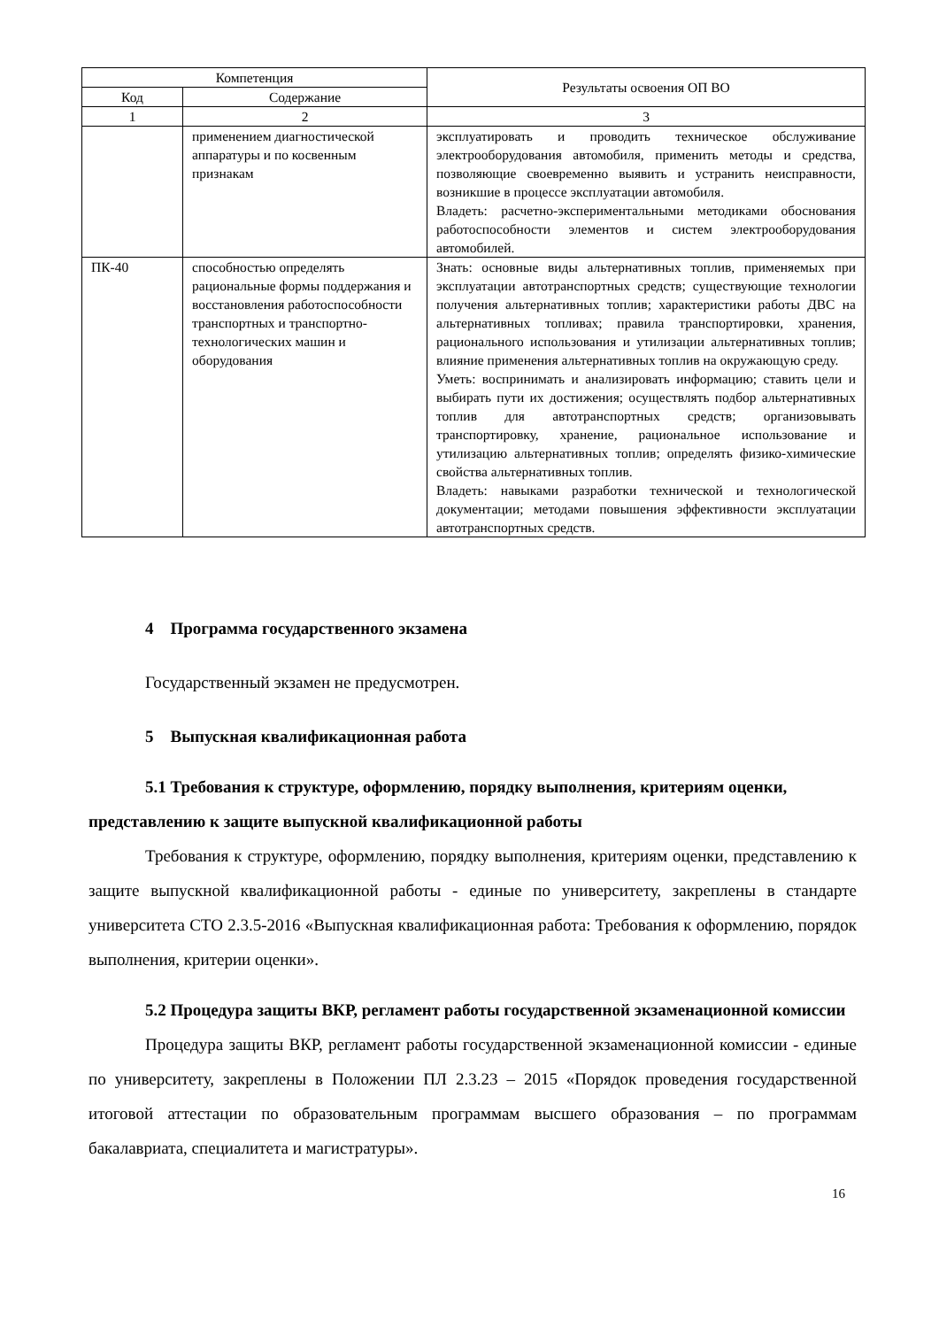| Компетенция | | Результаты освоения ОП ВО |
| --- | --- | --- |
| Код | Содержание | |
| 1 | 2 | 3 |
| | применением диагностической аппаратуры и по косвенным признакам | эксплуатировать и проводить техническое обслуживание электрооборудования автомобиля, применить методы и средства, позволяющие своевременно выявить и устранить неисправности, возникшие в процессе эксплуатации автомобиля. Владеть: расчетно-экспериментальными методиками обоснования работоспособности элементов и систем электрооборудования автомобилей. |
| ПК-40 | способностью определять рациональные формы поддержания и восстановления работоспособности транспортных и транспортно-технологических машин и оборудования | Знать: основные виды альтернативных топлив, применяемых при эксплуатации автотранспортных средств; существующие технологии получения альтернативных топлив; характеристики работы ДВС на альтернативных топливах; правила транспортировки, хранения, рационального использования и утилизации альтернативных топлив; влияние применения альтернативных топлив на окружающую среду. Уметь: воспринимать и анализировать информацию; ставить цели и выбирать пути их достижения; осуществлять подбор альтернативных топлив для автотранспортных средств; организовывать транспортировку, хранение, рациональное использование и утилизацию альтернативных топлив; определять физико-химические свойства альтернативных топлив. Владеть: навыками разработки технической и технологической документации; методами повышения эффективности эксплуатации автотранспортных средств. |
4 Программа государственного экзамена
Государственный экзамен не предусмотрен.
5 Выпускная квалификационная работа
5.1 Требования к структуре, оформлению, порядку выполнения, критериям оценки, представлению к защите выпускной квалификационной работы
Требования к структуре, оформлению, порядку выполнения, критериям оценки, представлению к защите выпускной квалификационной работы - единые по университету, закреплены в стандарте университета СТО 2.3.5-2016 «Выпускная квалификационная работа: Требования к оформлению, порядок выполнения, критерии оценки».
5.2 Процедура защиты ВКР, регламент работы государственной экзаменационной комиссии
Процедура защиты ВКР, регламент работы государственной экзаменационной комиссии - единые по университету, закреплены в Положении ПЛ 2.3.23 – 2015 «Порядок проведения государственной итоговой аттестации по образовательным программам высшего образования – по программам бакалавриата, специалитета и магистратуры».
16